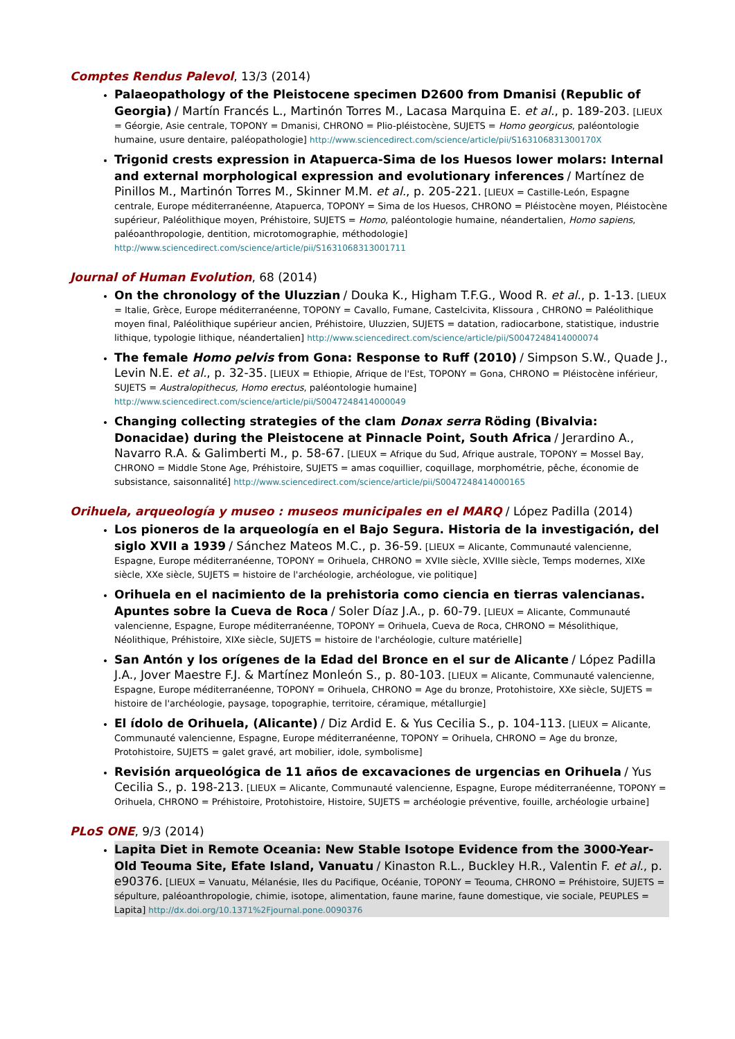Comptes Rendus Palevol, 13/3 (2014)
Palaeopathology of the Pleistocene specimen D2600 from Dmanisi (Republic of Georgia) / Martín Francés L., Martinón Torres M., Lacasa Marquina E. et al., p. 189-203. [LIEUX = Géorgie, Asie centrale, TOPONY = Dmanisi, CHRONO = Plio-pléistocène, SUJETS = Homo georgicus, paléontologie humaine, usure dentaire, paléopathologie] http://www.sciencedirect.com/science/article/pii/S163106831300170X
Trigonid crests expression in Atapuerca-Sima de los Huesos lower molars: Internal and external morphological expression and evolutionary inferences / Martínez de Pinillos M., Martinón Torres M., Skinner M.M. et al., p. 205-221. [LIEUX = Castille-León, Espagne centrale, Europe méditerranéenne, Atapuerca, TOPONY = Sima de los Huesos, CHRONO = Pléistocène moyen, Pléistocène supérieur, Paléolithique moyen, Préhistoire, SUJETS = Homo, paléontologie humaine, néandertalien, Homo sapiens, paléoanthropologie, dentition, microtomographie, méthodologie] http://www.sciencedirect.com/science/article/pii/S1631068313001711
Journal of Human Evolution, 68 (2014)
On the chronology of the Uluzzian / Douka K., Higham T.F.G., Wood R. et al., p. 1-13. [LIEUX = Italie, Grèce, Europe méditerranéenne, TOPONY = Cavallo, Fumane, Castelcivita, Klissoura , CHRONO = Paléolithique moyen final, Paléolithique supérieur ancien, Préhistoire, Uluzzien, SUJETS = datation, radiocarbone, statistique, industrie lithique, typologie lithique, néandertalien] http://www.sciencedirect.com/science/article/pii/S0047248414000074
The female Homo pelvis from Gona: Response to Ruff (2010) / Simpson S.W., Quade J., Levin N.E. et al., p. 32-35. [LIEUX = Ethiopie, Afrique de l'Est, TOPONY = Gona, CHRONO = Pléistocène inférieur, SUJETS = Australopithecus, Homo erectus, paléontologie humaine] http://www.sciencedirect.com/science/article/pii/S0047248414000049
Changing collecting strategies of the clam Donax serra Röding (Bivalvia: Donacidae) during the Pleistocene at Pinnacle Point, South Africa / Jerardino A., Navarro R.A. & Galimberti M., p. 58-67. [LIEUX = Afrique du Sud, Afrique australe, TOPONY = Mossel Bay, CHRONO = Middle Stone Age, Préhistoire, SUJETS = amas coquillier, coquillage, morphométrie, pêche, économie de subsistance, saisonnalité] http://www.sciencedirect.com/science/article/pii/S0047248414000165
Orihuela, arqueología y museo : museos municipales en el MARQ / López Padilla (2014)
Los pioneros de la arqueología en el Bajo Segura. Historia de la investigación, del siglo XVII a 1939 / Sánchez Mateos M.C., p. 36-59. [LIEUX = Alicante, Communauté valencienne, Espagne, Europe méditerranéenne, TOPONY = Orihuela, CHRONO = XVIIe siècle, XVIIIe siècle, Temps modernes, XIXe siècle, XXe siècle, SUJETS = histoire de l'archéologie, archéologue, vie politique]
Orihuela en el nacimiento de la prehistoria como ciencia en tierras valencianas. Apuntes sobre la Cueva de Roca / Soler Díaz J.A., p. 60-79. [LIEUX = Alicante, Communauté valencienne, Espagne, Europe méditerranéenne, TOPONY = Orihuela, Cueva de Roca, CHRONO = Mésolithique, Néolithique, Préhistoire, XIXe siècle, SUJETS = histoire de l'archéologie, culture matérielle]
San Antón y los orígenes de la Edad del Bronce en el sur de Alicante / López Padilla J.A., Jover Maestre F.J. & Martínez Monleón S., p. 80-103. [LIEUX = Alicante, Communauté valencienne, Espagne, Europe méditerranéenne, TOPONY = Orihuela, CHRONO = Age du bronze, Protohistoire, XXe siècle, SUJETS = histoire de l'archéologie, paysage, topographie, territoire, céramique, métallurgie]
El ídolo de Orihuela, (Alicante) / Diz Ardid E. & Yus Cecilia S., p. 104-113. [LIEUX = Alicante, Communauté valencienne, Espagne, Europe méditerranéenne, TOPONY = Orihuela, CHRONO = Age du bronze, Protohistoire, SUJETS = galet gravé, art mobilier, idole, symbolisme]
Revisión arqueológica de 11 años de excavaciones de urgencias en Orihuela / Yus Cecilia S., p. 198-213. [LIEUX = Alicante, Communauté valencienne, Espagne, Europe méditerranéenne, TOPONY = Orihuela, CHRONO = Préhistoire, Protohistoire, Histoire, SUJETS = archéologie préventive, fouille, archéologie urbaine]
PLoS ONE, 9/3 (2014)
Lapita Diet in Remote Oceania: New Stable Isotope Evidence from the 3000-Year-Old Teouma Site, Efate Island, Vanuatu / Kinaston R.L., Buckley H.R., Valentin F. et al., p. e90376. [LIEUX = Vanuatu, Mélanésie, Iles du Pacifique, Océanie, TOPONY = Teouma, CHRONO = Préhistoire, SUJETS = sépulture, paléoanthropologie, chimie, isotope, alimentation, faune marine, faune domestique, vie sociale, PEUPLES = Lapita] http://dx.doi.org/10.1371%2Fjournal.pone.0090376